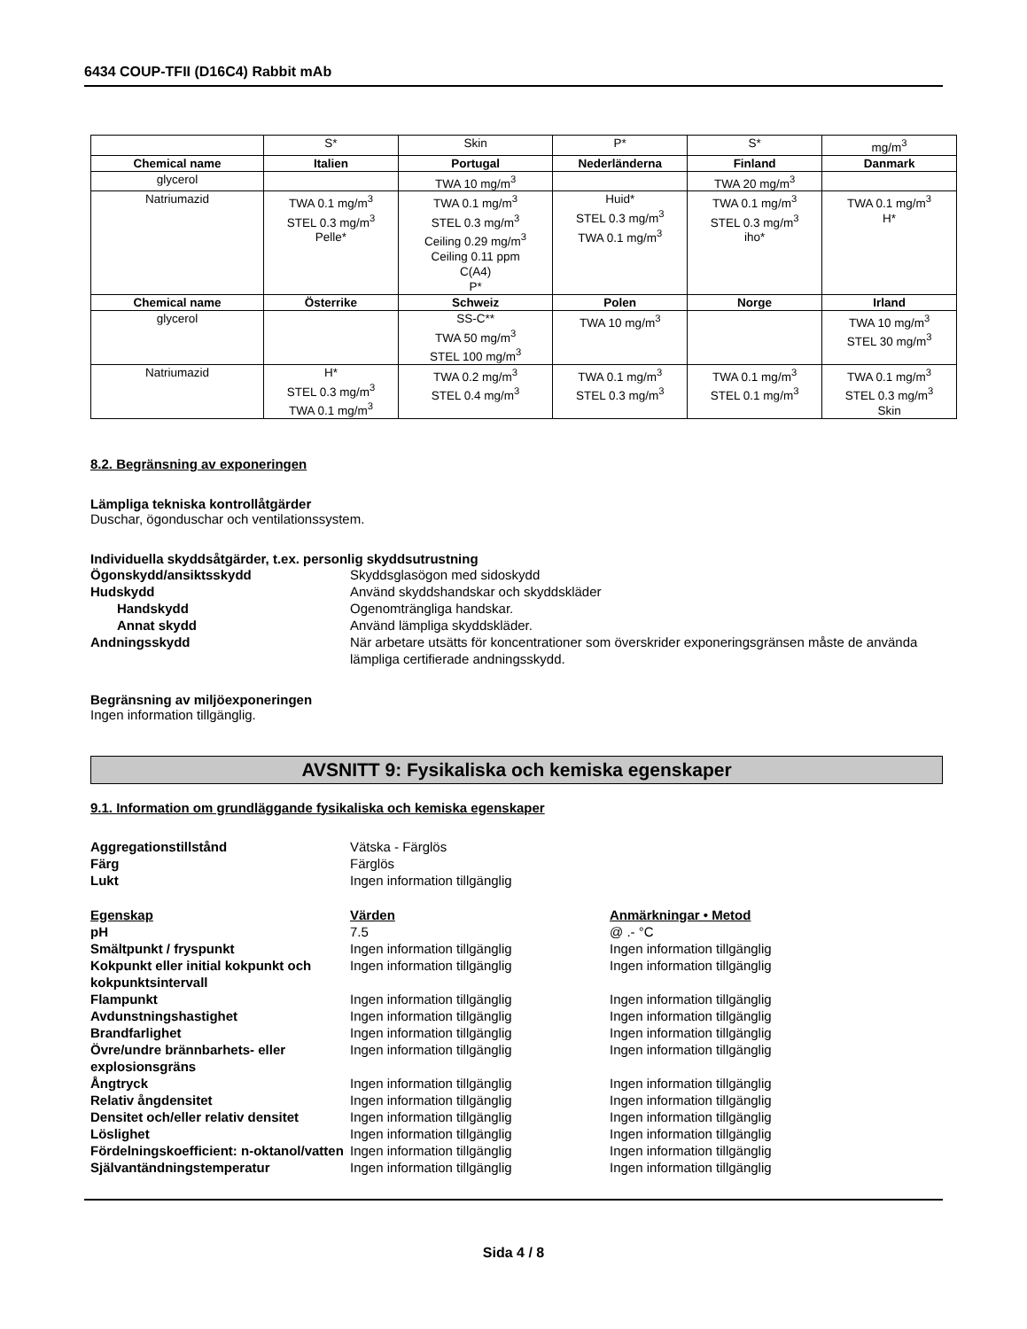6434 COUP-TFII (D16C4) Rabbit mAb
| | S* | Skin | P* | S* | mg/m<sup>3</sup> |
| Chemical name | Italien | Portugal | Nederländerna | Finland | Danmark |
| glycerol | | TWA 10 mg/m<sup>3</sup> | | TWA 20 mg/m<sup>3</sup> | |
| Natriumazid | TWA 0.1 mg/m<sup>3</sup> STEL 0.3 mg/m<sup>3</sup> Pelle* | TWA 0.1 mg/m<sup>3</sup> STEL 0.3 mg/m<sup>3</sup> Ceiling 0.29 mg/m<sup>3</sup> Ceiling 0.11 ppm C(A4) P* | Huid* STEL 0.3 mg/m<sup>3</sup> TWA 0.1 mg/m<sup>3</sup> | TWA 0.1 mg/m<sup>3</sup> STEL 0.3 mg/m<sup>3</sup> iho* | TWA 0.1 mg/m<sup>3</sup> H* |
| Chemical name | Österrike | Schweiz | Polen | Norge | Irland |
| glycerol | | SS-C** TWA 50 mg/m<sup>3</sup> STEL 100 mg/m<sup>3</sup> | TWA 10 mg/m<sup>3</sup> | | TWA 10 mg/m<sup>3</sup> STEL 30 mg/m<sup>3</sup> |
| Natriumazid | H* STEL 0.3 mg/m<sup>3</sup> TWA 0.1 mg/m<sup>3</sup> | TWA 0.2 mg/m<sup>3</sup> STEL 0.4 mg/m<sup>3</sup> | TWA 0.1 mg/m<sup>3</sup> STEL 0.3 mg/m<sup>3</sup> | TWA 0.1 mg/m<sup>3</sup> STEL 0.1 mg/m<sup>3</sup> | TWA 0.1 mg/m<sup>3</sup> STEL 0.3 mg/m<sup>3</sup> Skin |
8.2. Begränsning av exponeringen
Lämpliga tekniska kontrollåtgärder
Duschar, ögonduschar och ventilationssystem.
Individuella skyddsåtgärder, t.ex. personlig skyddsutrustning
Ögonskydd/ansiktsskydd Skyddsglasögon med sidoskydd
Hudskydd Använd skyddshandskar och skyddskläder
Handskydd Ogenomträngliga handskar.
Annat skydd Använd lämpliga skyddskläder.
Andningsskydd När arbetare utsätts för koncentrationer som överskrider exponeringsgränsen måste de använda lämpliga certifierade andningsskydd.
Begränsning av miljöexponeringen
Ingen information tillgänglig.
AVSNITT 9: Fysikaliska och kemiska egenskaper
9.1. Information om grundläggande fysikaliska och kemiska egenskaper
Aggregationstillstånd Vätska - Färglös
Färg Färglös
Lukt Ingen information tillgänglig
Egenskap Värden Anmärkningar • Metod
pH 7.5 @ .- °C
Smältpunkt / fryspunkt Ingen information tillgänglig Ingen information tillgänglig
Kokpunkt eller initial kokpunkt och kokpunktsintervall
Ingen information tillgänglig Ingen information tillgänglig
Flampunkt Ingen information tillgänglig Ingen information tillgänglig
Avdunstningshastighet Ingen information tillgänglig Ingen information tillgänglig
Brandfarlighet Ingen information tillgänglig Ingen information tillgänglig
Övre/undre brännbarhets- eller explosionsgräns
Ingen information tillgänglig Ingen information tillgänglig
Ångtryck Ingen information tillgänglig Ingen information tillgänglig
Relativ ångdensitet Ingen information tillgänglig Ingen information tillgänglig
Densitet och/eller relativ densitet
Ingen information tillgänglig Ingen information tillgänglig
Löslighet Ingen information tillgänglig Ingen information tillgänglig
Fördelningskoefficient: n-oktanol/vatten
Ingen information tillgänglig Ingen information tillgänglig
Självantändningstemperatur Ingen information tillgänglig Ingen information tillgänglig
Sida 4 / 8